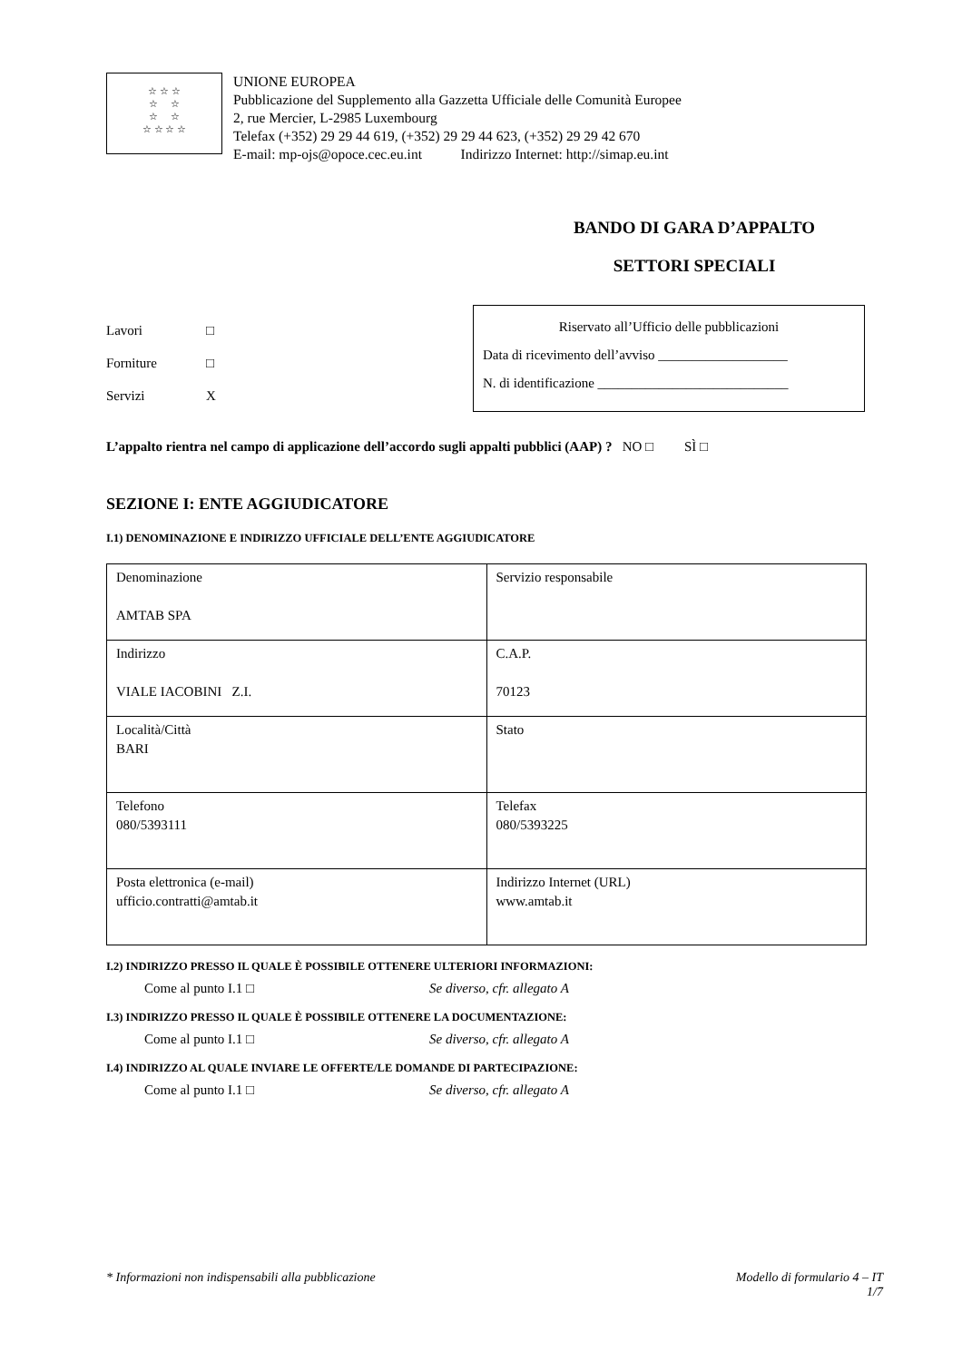☆ ☆ ☆
☆ ☆
☆ ☆
☆ ☆ ☆ ☆
UNIONE EUROPEA
Pubblicazione del Supplemento alla Gazzetta Ufficiale delle Comunità Europee
2, rue Mercier, L-2985 Luxembourg
Telefax (+352) 29 29 44 619, (+352) 29 29 44 623, (+352) 29 29 42 670
E-mail: mp-ojs@opoce.cec.eu.int Indirizzo Internet: http://simap.eu.int
BANDO DI GARA D’APPALTO
SETTORI SPECIALI
Lavori □
Forniture □
Servizi X
Riservato all’Ufficio delle pubblicazioni
Data di ricevimento dell’avviso ___________________
N. di identificazione ____________________________
L’appalto rientra nel campo di applicazione dell’accordo sugli appalti pubblici (AAP) ? NO □ SÌ □
SEZIONE I: ENTE AGGIUDICATORE
I.1) DENOMINAZIONE E INDIRIZZO UFFICIALE DELL’ENTE AGGIUDICATORE
| Denominazione AMTAB SPA | Servizio responsabile |
| Indirizzo VIALE IACOBINI Z.I. | C.A.P. 70123 |
| Località/Città BARI | Stato |
| Telefono 080/5393111 | Telefax 080/5393225 |
| Posta elettronica (e-mail) ufficio.contratti@amtab.it | Indirizzo Internet (URL) www.amtab.it |
I.2) INDIRIZZO PRESSO IL QUALE È POSSIBILE OTTENERE ULTERIORI INFORMAZIONI:
Come al punto I.1 □ Se diverso, cfr. allegato A
I.3) INDIRIZZO PRESSO IL QUALE È POSSIBILE OTTENERE LA DOCUMENTAZIONE:
Come al punto I.1 □ Se diverso, cfr. allegato A
I.4) INDIRIZZO AL QUALE INVIARE LE OFFERTE/LE DOMANDE DI PARTECIPAZIONE:
Come al punto I.1 □ Se diverso, cfr. allegato A
* Informazioni non indispensabili alla pubblicazione Modello di formulario 4 – IT
1/7